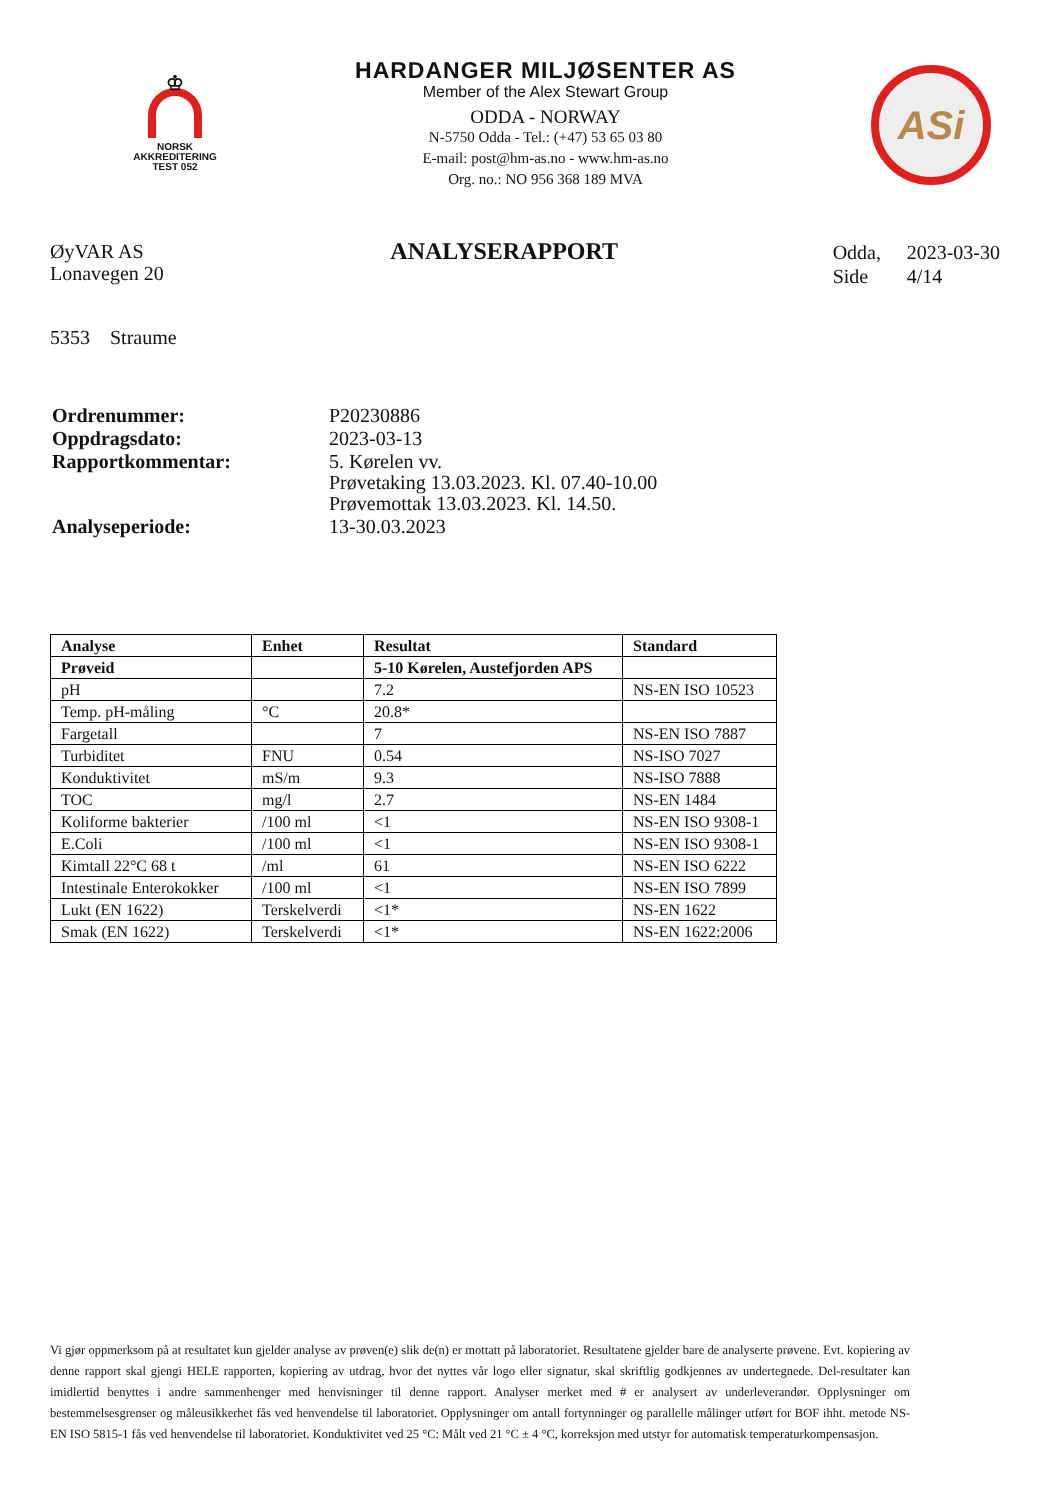♔
NORSK
AKKREDITERING
TEST 052
HARDANGER MILJØSENTER AS
Member of the Alex Stewart Group
ODDA - NORWAY
N-5750 Odda - Tel.: (+47) 53 65 03 80
E-mail: post@hm-as.no - www.hm-as.no
Org. no.: NO 956 368 189 MVA
ASi
ØyVAR AS
Lonavegen 20
5353 Straume
ANALYSERAPPORT
| Odda, | 2023-03-30 |
| Side | 4/14 |
| Ordrenummer: | P20230886 |
| Oppdragsdato: | 2023-03-13 |
| Rapportkommentar: | 5. Kørelen vv. Prøvetaking 13.03.2023. Kl. 07.40-10.00 Prøvemottak 13.03.2023. Kl. 14.50. |
| Analyseperiode: | 13-30.03.2023 |
| Analyse | Enhet | Resultat | Standard |
| --- | --- | --- | --- |
| Prøveid | | 5-10 Kørelen, Austefjorden APS | |
| pH | | 7.2 | NS-EN ISO 10523 |
| Temp. pH-måling | °C | 20.8* | |
| Fargetall | | 7 | NS-EN ISO 7887 |
| Turbiditet | FNU | 0.54 | NS-ISO 7027 |
| Konduktivitet | mS/m | 9.3 | NS-ISO 7888 |
| TOC | mg/l | 2.7 | NS-EN 1484 |
| Koliforme bakterier | /100 ml | <1 | NS-EN ISO 9308-1 |
| E.Coli | /100 ml | <1 | NS-EN ISO 9308-1 |
| Kimtall 22°C 68 t | /ml | 61 | NS-EN ISO 6222 |
| Intestinale Enterokokker | /100 ml | <1 | NS-EN ISO 7899 |
| Lukt (EN 1622) | Terskelverdi | <1* | NS-EN 1622 |
| Smak (EN 1622) | Terskelverdi | <1* | NS-EN 1622:2006 |
Vi gjør oppmerksom på at resultatet kun gjelder analyse av prøven(e) slik de(n) er mottatt på laboratoriet. Resultatene gjelder bare de analyserte prøvene. Evt. kopiering av denne rapport skal gjengi HELE rapporten, kopiering av utdrag, hvor det nyttes vår logo eller signatur, skal skriftlig godkjennes av undertegnede. Del-resultater kan imidlertid benyttes i andre sammenhenger med henvisninger til denne rapport. Analyser merket med # er analysert av underleverandør. Opplysninger om bestemmelsesgrenser og måleusikkerhet fås ved henvendelse til laboratoriet. Opplysninger om antall fortynninger og parallelle målinger utført for BOF ihht. metode NS-EN ISO 5815-1 fås ved henvendelse til laboratoriet. Konduktivitet ved 25 °C: Målt ved 21 °C ± 4 °C, korreksjon med utstyr for automatisk temperaturkompensasjon.